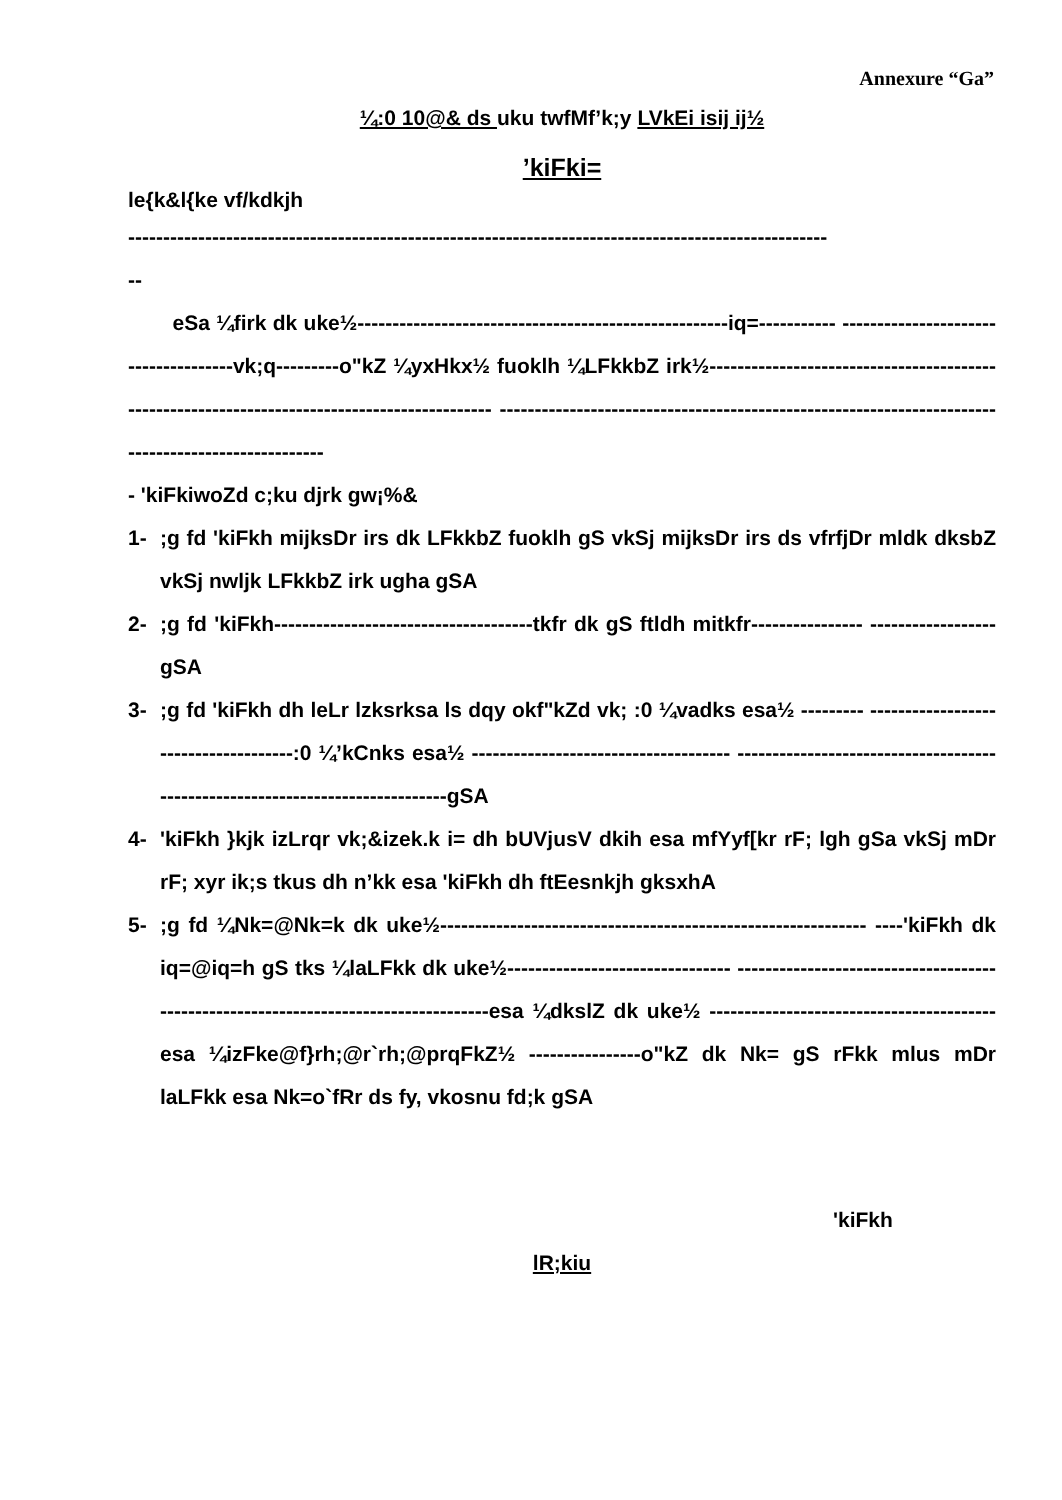Annexure “Ga”
¼:0 10@& ds uku twfMf’k;y LVkEi isij ij½
’kiFki=
le{k&l{ke vf/kdkjh
----------------------------------------------------------------------------------------------------
--
eSa ¼firk dk uke½-----------------------------------------------------iq=----------- -------------------------------------vk;q---------o"kZ ¼yxHkx½ fuoklh ¼LFkkbZ irk½--------------------------------------------------------------------------------------------- ---------------------------------------------------------------------------------------------------
- 'kiFkiwoZd c;ku djrk gw¡%&
1-;g fd 'kiFkh mijksDr irs dk LFkkbZ fuoklh gS vkSj mijksDr irs ds vfrfjDr mldk dksbZ vkSj nwljk LFkkbZ irk ugha gSA
2-;g fd 'kiFkh-------------------------------------tkfr dk gS ftldh mitkfr---------------- ------------------gSA
3-;g fd 'kiFkh dh leLr lzksrksa ls dqy okf"kZd vk; :0 ¼vadks esa½ --------- -------------------------------------:0 ¼’kCnks esa½ ------------------------------------- ------------------------------------------------------------------------------gSA
4- 'kiFkh }kjk izLrqr vk;&izek.k i= dh bUVjusV dkih esa mfYyf[kr rF; lgh gSa vkSj mDr rF; xyr ik;s tkus dh n’kk esa 'kiFkh dh ftEesnkjh gksxhA
5-;g fd ¼Nk=@Nk=k dk uke½------------------------------------------------------------- ----'kiFkh dk iq=@iq=h gS tks ¼laLFkk dk uke½-------------------------------- ------------------------------------------------------------------------------------esa ¼dkslZ dk uke½ -----------------------------------------esa ¼izFke@f}rh;@r`rh;@prqFkZ½ ----------------o"kZ dk Nk= gS rFkk mlus mDr laLFkk esa Nk=o`fRr ds fy, vkosnu fd;k gSA
'kiFkh
lR;kiu